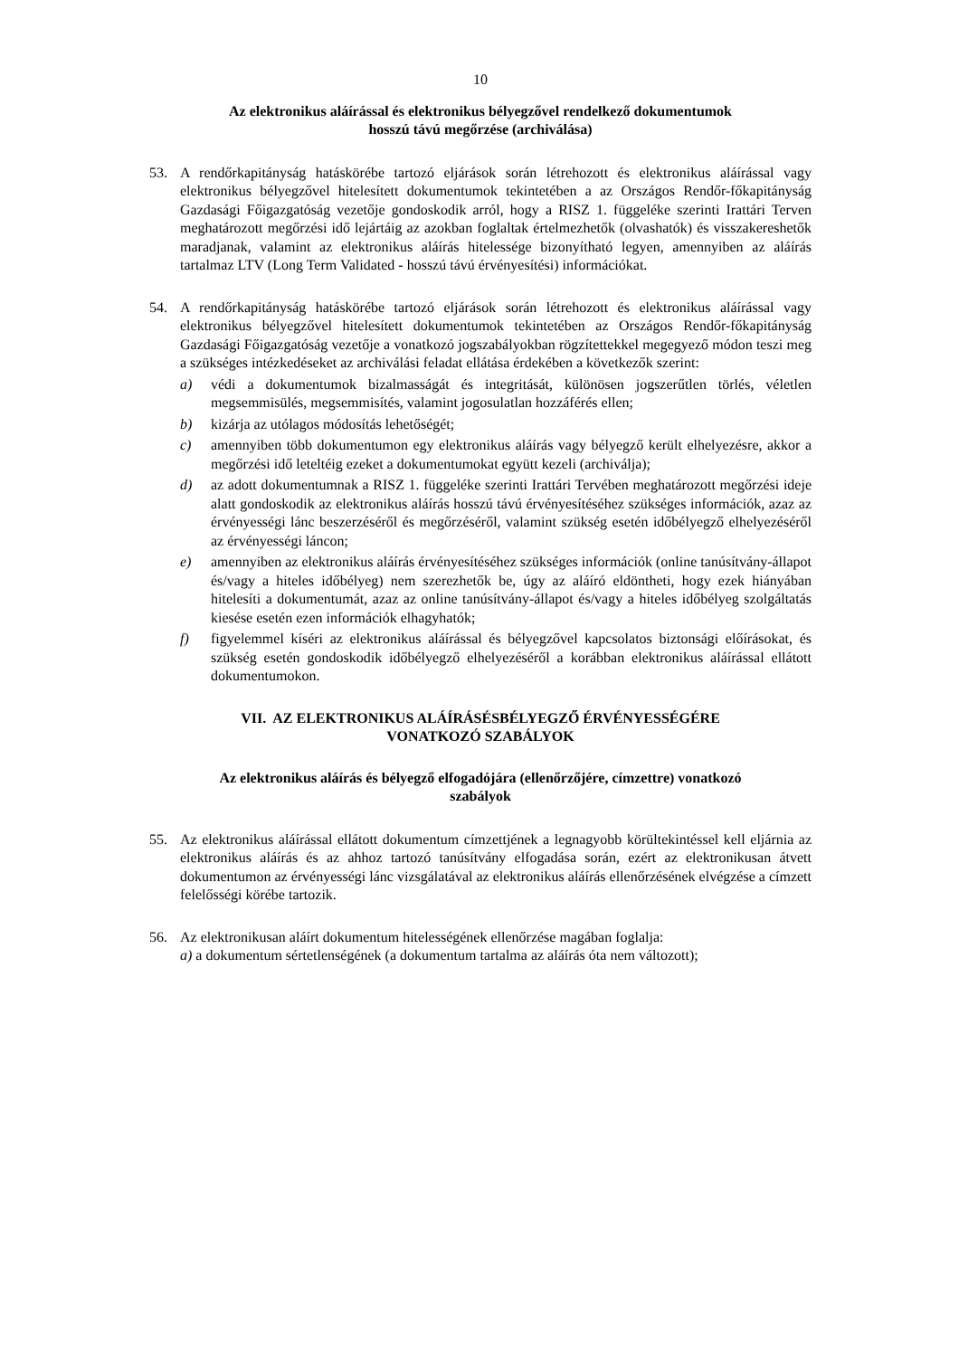10
Az elektronikus aláírással és elektronikus bélyegzővel rendelkező dokumentumok
hosszú távú megőrzése (archiválása)
53. A rendőrkapitányság hatáskörébe tartozó eljárások során létrehozott és elektronikus aláírással vagy elektronikus bélyegzővel hitelesített dokumentumok tekintetében a az Országos Rendőr-főkapitányság Gazdasági Főigazgatóság vezetője gondoskodik arról, hogy a RISZ 1. függeléke szerinti Irattári Terven meghatározott megőrzési idő lejártáig az azokban foglaltak értelmezhetők (olvashatók) és visszakereshetők maradjanak, valamint az elektronikus aláírás hitelessége bizonyítható legyen, amennyiben az aláírás tartalmaz LTV (Long Term Validated - hosszú távú érvényesítési) információkat.
54. A rendőrkapitányság hatáskörébe tartozó eljárások során létrehozott és elektronikus aláírással vagy elektronikus bélyegzővel hitelesített dokumentumok tekintetében az Országos Rendőr-főkapitányság Gazdasági Főigazgatóság vezetője a vonatkozó jogszabályokban rögzítettekkel megegyező módon teszi meg a szükséges intézkedéseket az archiválási feladat ellátása érdekében a következők szerint:
a) védi a dokumentumok bizalmasságát és integritását, különösen jogszerűtlen törlés, véletlen megsemmisülés, megsemmisítés, valamint jogosulatlan hozzáférés ellen;
b) kizárja az utólagos módosítás lehetőségét;
c) amennyiben több dokumentumon egy elektronikus aláírás vagy bélyegző került elhelyezésre, akkor a megőrzési idő leteltéig ezeket a dokumentumokat együtt kezeli (archiválja);
d) az adott dokumentumnak a RISZ 1. függeléke szerinti Irattári Tervében meghatározott megőrzési ideje alatt gondoskodik az elektronikus aláírás hosszú távú érvényesítéséhez szükséges információk, azaz az érvényességi lánc beszerzéséről és megőrzéséről, valamint szükség esetén időbélyegző elhelyezéséről az érvényességi láncon;
e) amennyiben az elektronikus aláírás érvényesítéséhez szükséges információk (online tanúsítvány-állapot és/vagy a hiteles időbélyeg) nem szerezhetők be, úgy az aláíró eldöntheti, hogy ezek hiányában hitelesíti a dokumentumát, azaz az online tanúsítvány-állapot és/vagy a hiteles időbélyeg szolgáltatás kiesése esetén ezen információk elhagyhatók;
f) figyelemmel kíséri az elektronikus aláírással és bélyegzővel kapcsolatos biztonsági előírásokat, és szükség esetén gondoskodik időbélyegző elhelyezéséről a korábban elektronikus aláírással ellátott dokumentumokon.
VII. AZ ELEKTRONIKUS ALÁÍRÁSÉSBÉLYEGZŐ ÉRVÉNYESSÉGÉRE
VONATKOZÓ SZABÁLYOK
Az elektronikus aláírás és bélyegző elfogadójára (ellenőrzőjére, címzettre) vonatkozó
szabályok
55. Az elektronikus aláírással ellátott dokumentum címzettjének a legnagyobb körültekintéssel kell eljárnia az elektronikus aláírás és az ahhoz tartozó tanúsítvány elfogadása során, ezért az elektronikusan átvett dokumentumon az érvényességi lánc vizsgálatával az elektronikus aláírás ellenőrzésének elvégzése a címzett felelősségi körébe tartozik.
56. Az elektronikusan aláírt dokumentum hitelességének ellenőrzése magában foglalja:
a) a dokumentum sértetlenségének (a dokumentum tartalma az aláírás óta nem változott);